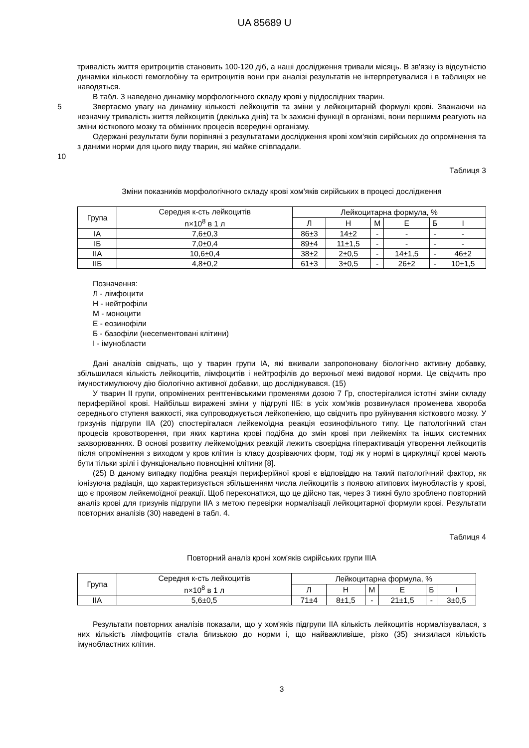UA 85689 U
тривалість життя еритроцитів становить 100-120 діб, а наші дослідження тривали місяць. В зв'язку із відсутністю динаміки кількості гемоглобіну та еритроцитів вони при аналізі результатів не інтерпретувалися і в таблицях не наводяться.
В табл. 3 наведено динаміку морфологічного складу крові у піддослідних тварин.
5 Звертаємо увагу на динаміку кількості лейкоцитів та зміни у лейкоцитарній формулі крові. Зважаючи на незначну тривалість життя лейкоцитів (декілька днів) та їх захисні функції в організмі, вони першими реагують на зміни кісткового мозку та обмінних процесів всередині організму.
Одержані результати були порівняні з результатами дослідження крові хом'яків сирійських до опромінення та з даними норми для цього виду тварин, які майже співпадали.
10
Таблиця 3
Зміни показників морфологічного складу крові хом'яків сирійських в процесі дослідження
| Група | Середня к-сть лейкоцитів n×10<sup>8</sup> в 1 л | Лейкоцитарна формула, % | | | | | |
| --- | --- | --- | --- | --- | --- | --- | --- |
| | | Л | Н | М | Е | Б | І |
| ІА | 7,6±0,3 | 86±3 | 14±2 | - | - | - | - |
| ІБ | 7,0±0,4 | 89±4 | 11±1,5 | - | - | - | - |
| ІІА | 10,6±0,4 | 38±2 | 2±0,5 | - | 14±1,5 | - | 46±2 |
| ІІБ | 4,8±0,2 | 61±3 | 3±0,5 | - | 26±2 | - | 10±1,5 |
Позначення:
Л - лімфоцити
Н - нейтрофіли
М - моноцити
Е - еозинофіли
Б - базофіли (несегментовані клітини)
І - імунобласти
Дані аналізів свідчать, що у тварин групи ІА, які вживали запропоновану біологічно активну добавку, збільшилася кількість лейкоцитів, лімфоцитів і нейтрофілів до верхньої межі видової норми. Це свідчить про імуностимулюючу дію біологічно активної добавки, що досліджувався. (15)
У тварин ІІ групи, опромінених рентгенівськими променями дозою 7 Гр, спостерігалися істотні зміни складу периферійної крові. Найбільш виражені зміни у підгрупі ІІБ: в усіх хом'яків розвинулася променева хвороба середнього ступеня важкості, яка супроводжується лейкопенією, що свідчить про руйнування кісткового мозку. У гризунів підгрупи ІІА (20) спостерігалася лейкемоїдна реакція еозинофільного типу. Це патологічний стан процесів кровотворення, при яких картина крові подібна до змін крові при лейкеміях та інших системних захворюваннях. В основі розвитку лейкемоїдних реакцій лежить своєрідна гіперактивація утворення лейкоцитів після опромінення з виходом у кров клітин із класу дозріваючих форм, тоді як у нормі в циркуляції крові мають бути тільки зрілі і функціонально повноцінні клітини [8].
(25) В даному випадку подібна реакція периферійної крові є відповіддю на такий патологічний фактор, як іонізуюча радіація, що характеризується збільшенням числа лейкоцитів з появою атипових імунобластів у крові, що є проявом лейкемоїдної реакції. Щоб переконатися, що це дійсно так, через 3 тижні було зроблено повторний аналіз крові для гризунів підгрупи ІІА з метою перевірки нормалізації лейкоцитарної формули крові. Результати повторних аналізів (30) наведені в табл. 4.
Таблиця 4
Повторний аналіз кроні хом'яків сирійських групи ІІІА
| Група | Середня к-сть лейкоцитів n×10<sup>8</sup> в 1 л | Лейкоцитарна формула, % | | | | | |
| --- | --- | --- | --- | --- | --- | --- | --- |
| | | Л | Н | М | Е | Б | І |
| ІІА | 5,6±0,5 | 71±4 | 8±1,5 | - | 21±1,5 | - | 3±0,5 |
Результати повторних аналізів показали, що у хом'яків підгрупи ІІА кількість лейкоцитів нормалізувалася, з них кількість лімфоцитів стала близькою до норми і, що найважливіше, різко (35) знизилася кількість імунобластних клітин.
3